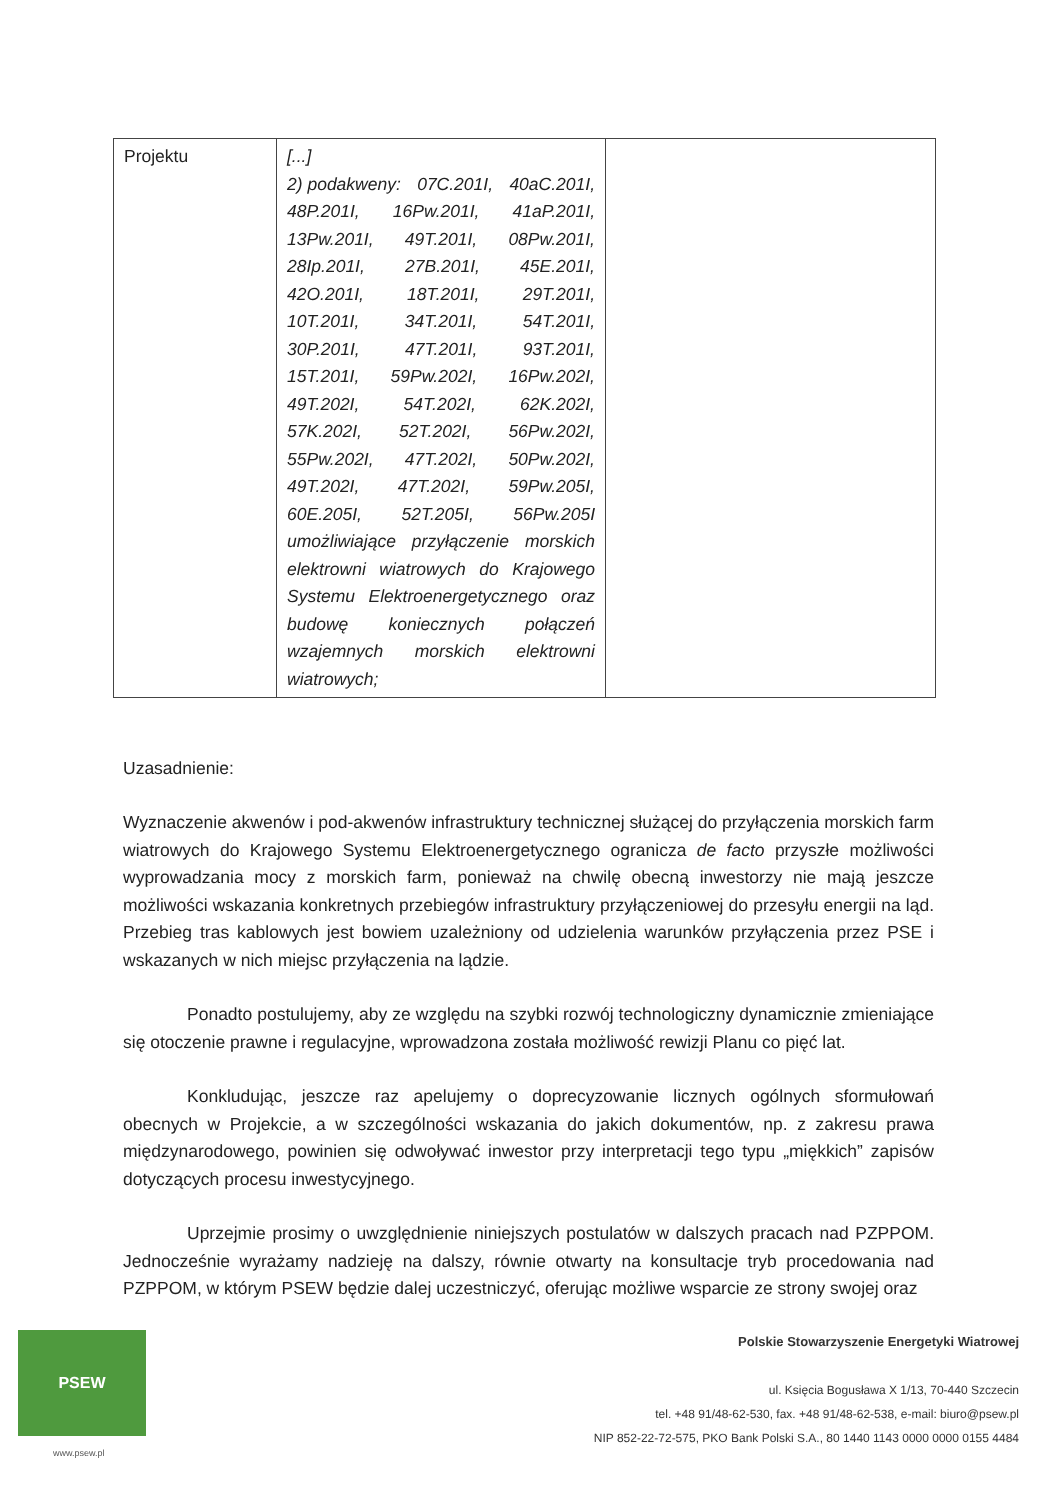| Projektu | [...] 2) podakweny: 07C.201I, 40aC.201I, 48P.201I, 16Pw.201I, 41aP.201I, 13Pw.201I, 49T.201I, 08Pw.201I, 28Ip.201I, 27B.201I, 45E.201I, 42O.201I, 18T.201I, 29T.201I, 10T.201I, 34T.201I, 54T.201I, 30P.201I, 47T.201I, 93T.201I, 15T.201I, 59Pw.202I, 16Pw.202I, 49T.202I, 54T.202I, 62K.202I, 57K.202I, 52T.202I, 56Pw.202I, 55Pw.202I, 47T.202I, 50Pw.202I, 49T.202I, 47T.202I, 59Pw.205I, 60E.205I, 52T.205I, 56Pw.205I umożliwiające przyłączenie morskich elektrowni wiatrowych do Krajowego Systemu Elektroenergetycznego oraz budowę koniecznych połączeń wzajemnych morskich elektrowni wiatrowych; | |
Uzasadnienie:
Wyznaczenie akwenów i pod-akwenów infrastruktury technicznej służącej do przyłączenia morskich farm wiatrowych do Krajowego Systemu Elektroenergetycznego ogranicza de facto przyszłe możliwości wyprowadzania mocy z morskich farm, ponieważ na chwilę obecną inwestorzy nie mają jeszcze możliwości wskazania konkretnych przebiegów infrastruktury przyłączeniowej do przesyłu energii na ląd. Przebieg tras kablowych jest bowiem uzależniony od udzielenia warunków przyłączenia przez PSE i wskazanych w nich miejsc przyłączenia na lądzie.
Ponadto postulujemy, aby ze względu na szybki rozwój technologiczny dynamicznie zmieniające się otoczenie prawne i regulacyjne, wprowadzona została możliwość rewizji Planu co pięć lat.
Konkludując, jeszcze raz apelujemy o doprecyzowanie licznych ogólnych sformułowań obecnych w Projekcie, a w szczególności wskazania do jakich dokumentów, np. z zakresu prawa międzynarodowego, powinien się odwoływać inwestor przy interpretacji tego typu „miękkich” zapisów dotyczących procesu inwestycyjnego.
Uprzejmie prosimy o uwzględnienie niniejszych postulatów w dalszych pracach nad PZPPOM. Jednocześnie wyrażamy nadzieję na dalszy, równie otwarty na konsultacje tryb procedowania nad PZPPOM, w którym PSEW będzie dalej uczestniczyć, oferując możliwe wsparcie ze strony swojej oraz
PSEW
www.psew.pl
Polskie Stowarzyszenie Energetyki Wiatrowej
ul. Księcia Bogusława X 1/13, 70-440 Szczecin
tel. +48 91/48-62-530, fax. +48 91/48-62-538, e-mail: biuro@psew.pl
NIP 852-22-72-575, PKO Bank Polski S.A., 80 1440 1143 0000 0000 0155 4484